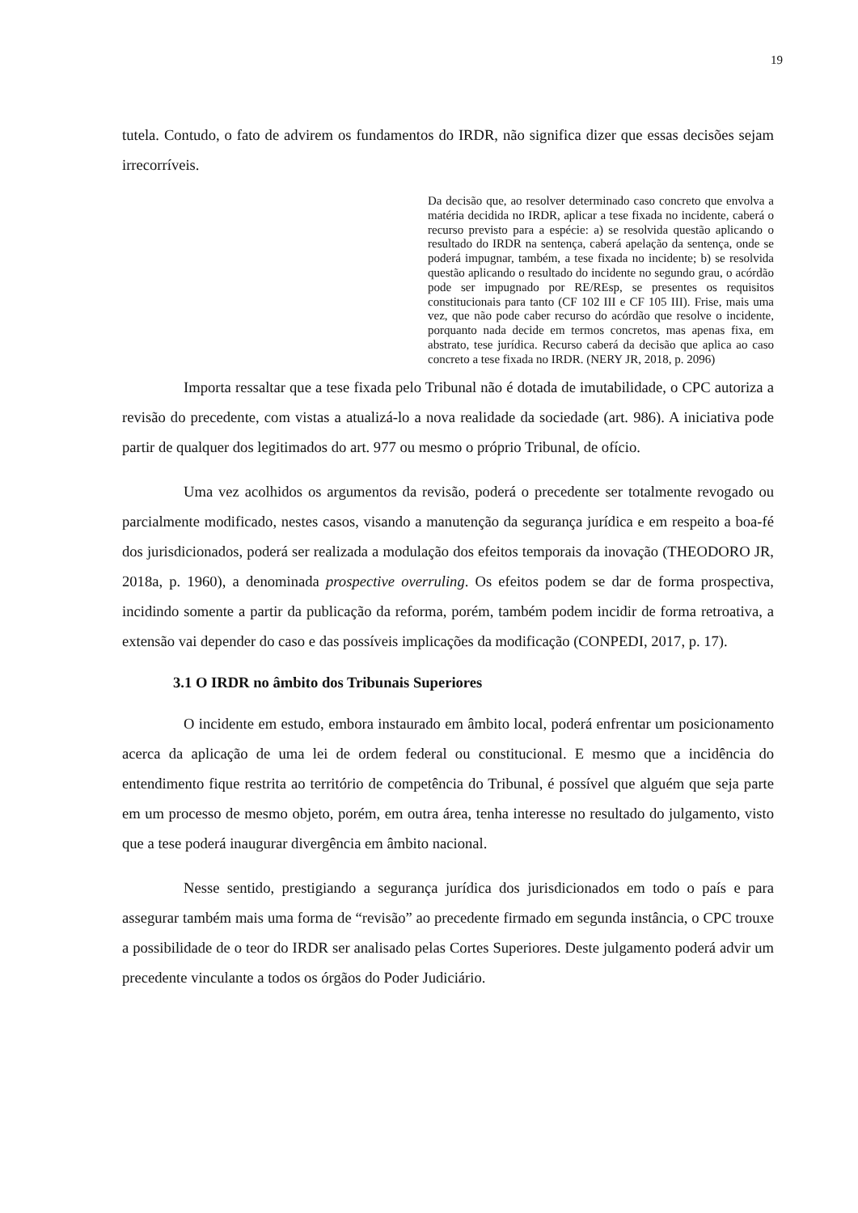19
tutela. Contudo, o fato de advirem os fundamentos do IRDR, não significa dizer que essas decisões sejam irrecorríveis.
Da decisão que, ao resolver determinado caso concreto que envolva a matéria decidida no IRDR, aplicar a tese fixada no incidente, caberá o recurso previsto para a espécie: a) se resolvida questão aplicando o resultado do IRDR na sentença, caberá apelação da sentença, onde se poderá impugnar, também, a tese fixada no incidente; b) se resolvida questão aplicando o resultado do incidente no segundo grau, o acórdão pode ser impugnado por RE/REsp, se presentes os requisitos constitucionais para tanto (CF 102 III e CF 105 III). Frise, mais uma vez, que não pode caber recurso do acórdão que resolve o incidente, porquanto nada decide em termos concretos, mas apenas fixa, em abstrato, tese jurídica. Recurso caberá da decisão que aplica ao caso concreto a tese fixada no IRDR. (NERY JR, 2018, p. 2096)
Importa ressaltar que a tese fixada pelo Tribunal não é dotada de imutabilidade, o CPC autoriza a revisão do precedente, com vistas a atualizá-lo a nova realidade da sociedade (art. 986). A iniciativa pode partir de qualquer dos legitimados do art. 977 ou mesmo o próprio Tribunal, de ofício.
Uma vez acolhidos os argumentos da revisão, poderá o precedente ser totalmente revogado ou parcialmente modificado, nestes casos, visando a manutenção da segurança jurídica e em respeito a boa-fé dos jurisdicionados, poderá ser realizada a modulação dos efeitos temporais da inovação (THEODORO JR, 2018a, p. 1960), a denominada prospective overruling. Os efeitos podem se dar de forma prospectiva, incidindo somente a partir da publicação da reforma, porém, também podem incidir de forma retroativa, a extensão vai depender do caso e das possíveis implicações da modificação (CONPEDI, 2017, p. 17).
3.1 O IRDR no âmbito dos Tribunais Superiores
O incidente em estudo, embora instaurado em âmbito local, poderá enfrentar um posicionamento acerca da aplicação de uma lei de ordem federal ou constitucional. E mesmo que a incidência do entendimento fique restrita ao território de competência do Tribunal, é possível que alguém que seja parte em um processo de mesmo objeto, porém, em outra área, tenha interesse no resultado do julgamento, visto que a tese poderá inaugurar divergência em âmbito nacional.
Nesse sentido, prestigiando a segurança jurídica dos jurisdicionados em todo o país e para assegurar também mais uma forma de “revisão” ao precedente firmado em segunda instância, o CPC trouxe a possibilidade de o teor do IRDR ser analisado pelas Cortes Superiores. Deste julgamento poderá advir um precedente vinculante a todos os órgãos do Poder Judiciário.